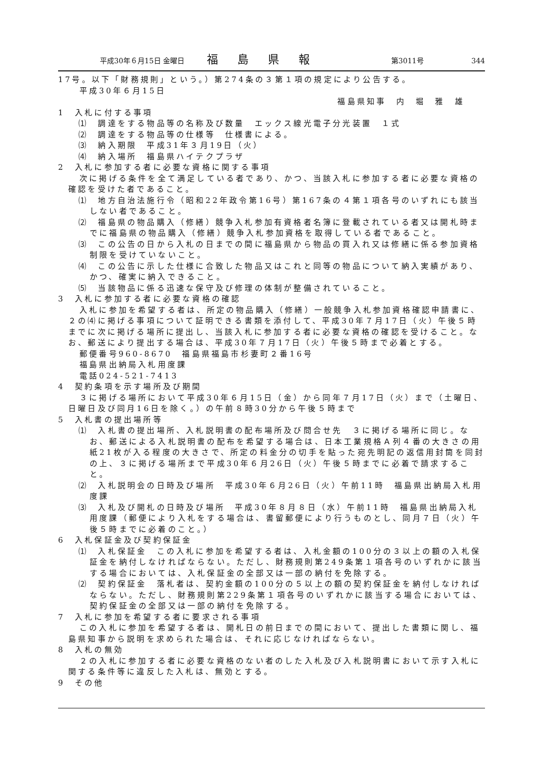平成30年６月15日 金曜日 福島県報 第3011号 344
17号。以下「財務規則」という。）第274条の３第１項の規定により公告する。
平成30年６月15日
福島県知事　内　堀　雅　雄
1　入札に付する事項
⑴　調達をする物品等の名称及び数量　エックス線光電子分光装置　１式
⑵　調達をする物品等の仕様等　仕様書による。
⑶　納入期限　平成31年３月19日（火）
⑷　納入場所　福島県ハイテクプラザ
2　入札に参加する者に必要な資格に関する事項
次に掲げる条件を全て満足している者であり、かつ、当該入札に参加する者に必要な資格の確認を受けた者であること。
⑴　地方自治法施行令（昭和22年政令第16号）第167条の４第１項各号のいずれにも該当しない者であること。
⑵　福島県の物品購入（修繕）競争入札参加有資格者名簿に登載されている者又は開札時までに福島県の物品購入（修繕）競争入札参加資格を取得している者であること。
⑶　この公告の日から入札の日までの間に福島県から物品の買入れ又は修繕に係る参加資格制限を受けていないこと。
⑷　この公告に示した仕様に合致した物品又はこれと同等の物品について納入実績があり、かつ、確実に納入できること。
⑸　当該物品に係る迅速な保守及び修理の体制が整備されていること。
3　入札に参加する者に必要な資格の確認
入札に参加を希望する者は、所定の物品購入（修繕）一般競争入札参加資格確認申請書に、２の⑷に掲げる事項について証明できる書類を添付して、平成30年７月17日（火）午後５時までに次に掲げる場所に提出し、当該入札に参加する者に必要な資格の確認を受けること。なお、郵送により提出する場合は、平成30年７月17日（火）午後５時まで必着とする。
郵便番号960-8670　福島県福島市杉妻町２番16号
福島県出納局入札用度課
電話024-521-7413
4　契約条項を示す場所及び期間
３に掲げる場所において平成30年６月15日（金）から同年７月17日（火）まで（土曜日、日曜日及び同月16日を除く。）の午前８時30分から午後５時まで
5　入札書の提出場所等
⑴　入札書の提出場所、入札説明書の配布場所及び問合せ先　３に掲げる場所に同じ。なお、郵送による入札説明書の配布を希望する場合は、日本工業規格Ａ列４番の大きさの用紙21枚が入る程度の大きさで、所定の料金分の切手を貼った宛先明記の返信用封筒を同封の上、３に掲げる場所まで平成30年６月26日（火）午後５時までに必着で請求すること。
⑵　入札説明会の日時及び場所　平成30年６月26日（火）午前11時　福島県出納局入札用度課
⑶　入札及び開札の日時及び場所　平成30年８月８日（水）午前11時　福島県出納局入札用度課（郵便により入札をする場合は、書留郵便により行うものとし、同月７日（火）午後５時までに必着のこと。）
6　入札保証金及び契約保証金
⑴　入札保証金　この入札に参加を希望する者は、入札金額の100分の３以上の額の入札保証金を納付しなければならない。ただし、財務規則第249条第１項各号のいずれかに該当する場合においては、入札保証金の全部又は一部の納付を免除する。
⑵　契約保証金　落札者は、契約金額の100分の５以上の額の契約保証金を納付しなければならない。ただし、財務規則第229条第１項各号のいずれかに該当する場合においては、契約保証金の全部又は一部の納付を免除する。
7　入札に参加を希望する者に要求される事項
この入札に参加を希望する者は、開札日の前日までの間において、提出した書類に関し、福島県知事から説明を求められた場合は、それに応じなければならない。
8　入札の無効
２の入札に参加する者に必要な資格のない者のした入札及び入札説明書において示す入札に関する条件等に違反した入札は、無効とする。
9　その他